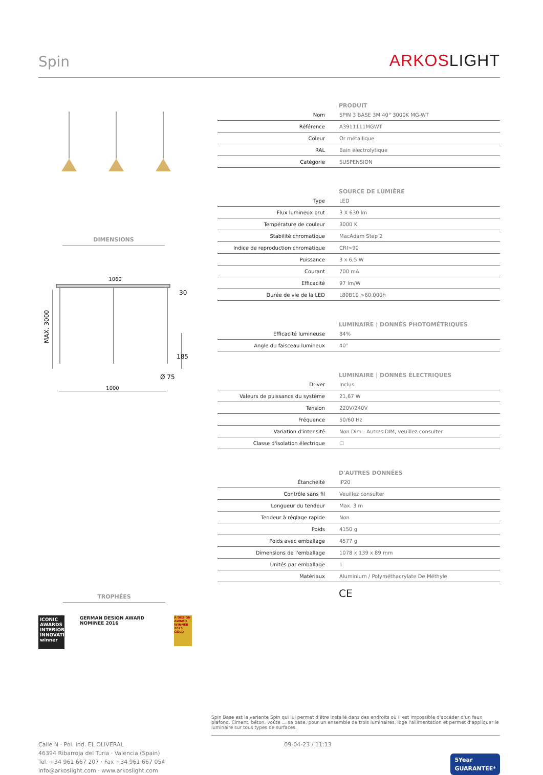Spin ARKOSLIGHT
DIMENSIONS
1060
MAX. 3000
30
185
Ø 75
1000
TROPHÉES
ICONIC AWARDS INTERIOR INNOVATION winner
GERMAN DESIGN AWARD NOMINEE 2016
A'DESIGN AWARD WINNER 2015 GOLD
PRODUIT
| Nom | SPIN 3 BASE 3M 40° 3000K MG-WT |
| Référence | A3911111MGWT |
| Coleur | Or métallique |
| RAL | Bain électrolytique |
| Catégorie | SUSPENSION |
SOURCE DE LUMIÈRE
| Type | LED |
| Flux lumineux brut | 3 X 630 lm |
| Température de couleur | 3000 K |
| Stabilité chromatique | MacAdam Step 2 |
| Indice de reproduction chromatique | CRI>90 |
| Puissance | 3 x 6,5 W |
| Courant | 700 mA |
| Efficacité | 97 lm/W |
| Durée de vie de la LED | L80B10 >60.000h |
LUMINAIRE | DONNÉS PHOTOMÉTRIQUES
| Efficacité lumineuse | 84% |
| Angle du faisceau lumineux | 40° |
LUMINAIRE | DONNÉS ÉLECTRIQUES
| Driver | Inclus |
| Valeurs de puissance du système | 21,67 W |
| Tension | 220V/240V |
| Fréquence | 50/60 Hz |
| Variation d'intensité | Non Dim - Autres DIM, veuillez consulter |
| Classe d'isolation électrique | ☐ |
D'AUTRES DONNÉES
| Étanchéité | IP20 |
| Contrôle sans fil | Veuillez consulter |
| Longueur du tendeur | Max. 3 m |
| Tendeur à réglage rapide | Non |
| Poids | 4150 g |
| Poids avec emballage | 4577 g |
| Dimensions de l'emballage | 1078 x 139 x 89 mm |
| Unités par emballage | 1 |
| Matériaux | Aluminium / Polyméthacrylate De Méthyle |
CE
Spin Base est la variante Spin qui lui permet d'être installé dans des endroits où il est impossible d'accéder d'un faux plafond. Ciment, béton, voûte ... sa base, pour un ensemble de trois luminaires, loge l'allimentation et permet d'appliquer le luminaire sur tous types de surfaces.
Calle N · Pol. Ind. EL OLIVERAL
46394 Ribarroja del Turia · Valencia (Spain)
Tel. +34 961 667 207 · Fax +34 961 667 054
info@arkoslight.com · www.arkoslight.com
09-04-23 / 11:13
5Year
GUARANTEE*